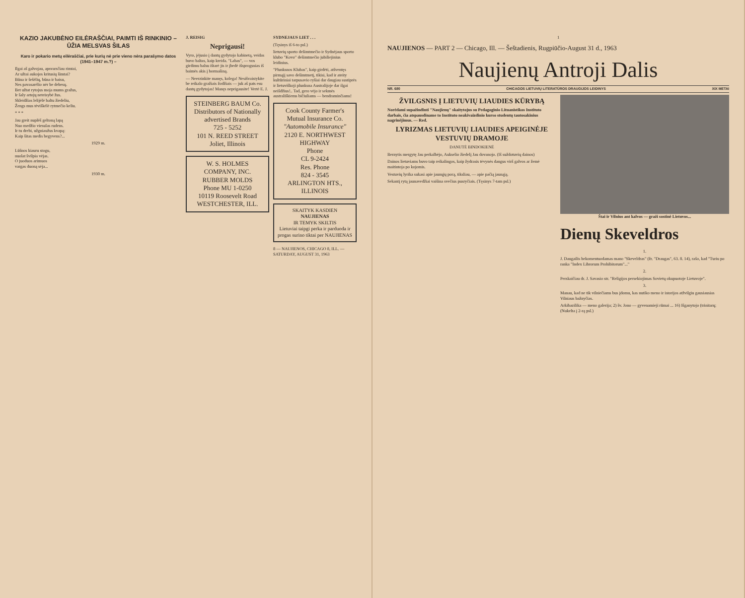KAZIO JAKUBĖNO EILĖRAŠČIAI, PAIMTI IŠ RINKINIO – ŪŽIA MELSVAS ŠILAS
Karo ir pokario metų eilėraščiai, prie kurių nė prie vieno nėra parašymo datos (1941–1947 m.?) –
Ilgai aš galvojau, apsvarsčiau rimtai,
Ar užtai aukojos kritusių šimtai?
Būna ir šešėlių, būna ir baisu,
Nes pavasarėlio nėr be debesų.
Bet užtat rytojus moja mums gražus,
Ir šaly artojų neteisybė žus.
Skleidžias lelijėlė baltu žiedeliu,
Žengs mus tėviškėlė rytmečio keliu.
* * *
Jau greit nuplėš geltoną lapą
Nuo medžio viesulas rudens.
Ir tu drebi, užgniaužus kvapą:
Kaip šitas medis begyvens?...
1929 m.
Lūšnos kiauru stogu,
nuolat švilpia vėjas.
O juoduos arimuos
vargas duoną sėja...
1930 m.
J. REISIG
Neprigausi!
Vyro, įėjusio į dantų gydytojo kabinetą, veidas buvo baltas, kaip kreida. "Labas", — vos girdimu balsu ištarė jis ir įbedė išsprogusias iš baimės akis į bormašiną.
— Neerzinkite manęs, kolega! Nesišvaistykite be reikalo gražiais žodžiais — juk aš pats esu dantų gydytojas! Manęs neprigausite! Vertė E. J.
STEINBERG BAUM Co.
Distributors of Nationally advertised Brands
725 - 5252
101 N. REED STREET
Joliet, Illinois
W. S. HOLMES COMPANY, INC.
RUBBER MOLDS
Phone MU 1-0250
10119 Roosevelt Road
WESTCHESTER, ILL.
SYDNEJAUS LIET . . .
(Tęsinys iš 6-to psl.)
lietuvių sporto dešimtmečio ir Sydnėjaus sporto klubo "Kovo" dešimtmečio jubiliejinius leidinius.
"Plunksnos Klubas", kaip girdėti, atšventęs pirmąjį savo dešimtmetį, tikisi, kad ir ateity kultūriniai tarpusavio ryšiai dar daugiau sustiprės ir lietuviškoji plunksna Australijoje dar ilgai neišdžius!.. Tad, gero vėjo ir sekmės australiškiems bičiuliams — bendraminčiams!
Cook County Farmer's Mutual Insurance Co.
"Automobile Insurance"
2120 E. NORTHWEST HIGHWAY
Phone
CL 9-2424
Res. Phone
824 - 3545
ARLINGTON HTS., ILLINOIS
SKAITYK KASDIEN
NAUJIENAS
IR TEMYK SKILTIS
Lietuviai taipgi perka ir parduoda ir progas surino tiktai per NAUJIENAS
8 — NAUJIENOS, CHICAGO 8, ILL. — SATURDAY, AUGUST 31, 1963
1
NAUJIENOS — PART 2 — Chicago, Ill. — Šeštadienis, Rugpiūčio-August 31 d., 1963
Naujienų Antroji Dalis
NR. 680 CHICAGOS LIETUVIŲ LITERATŪROS DRAUGIJOS LEIDINYS XIX METAI
ŽVILGSNIS Į LIETUVIŲ LIAUDIES KŪRYBĄ
Norėdami supažindinti "Naujienų" skaitytojus su Pedagoginio Lituanistikos Instituto darbais, čia atspausdiname to Instituto neakivaizdinio kurso studentų tautosakinius nagrinėjimus. — Red.
LYRIZMAS LIETUVIŲ LIAUDIES APEIGINĖJE VESTUVIŲ DRAMOJE
DANUTĖ BINDOKIENĖ
Bernytis mergytę Jau perkalbėjo, Aukselio žiedelį Jau dovanojo. (Iš suždotuvių dainos)
Dainos lietuviams buvo taip reikalingos, kaip žydrasis tėvynės dangus virš galvos ar žemė maitintoja po kojomis.
Vestuvių lyrika sukasi apie jaunųjų porą, tiksliau, — apie pačią jaunąją.
Sekantį rytą jaunavedžiai vaišina svečius pusryčiais. (Tęsinys 7-tam psl.)
Štai ir Vilnius ant kalvos — graži sostinė Lietuvos...
Dienų Skeveldros
1.
J. Daugailis bekomentuodamas mano "Skeveldras" (žr. "Draugas", 63. 8. 14), rašo, kad "Turiu po ranka "Index Librorum Prohibitorum"..."
2.
Perskaičiau dr. J. Savasio str. "Religijos persekiojimas Sovietų okupuotoje Lietuvoje".
3.
Manau, kad ne tik vilniečiams bus įdomu, kas nutiko meno ir istorijos atžvilgiu gausiausias Vilniaus bažnyčias.
Arkibazilika — meno galerija; 2) šv. Jono — gyvenamieji rūmai ... 16) Išganytojo (trinitarų; (Nukelta į 2-rą psl.)